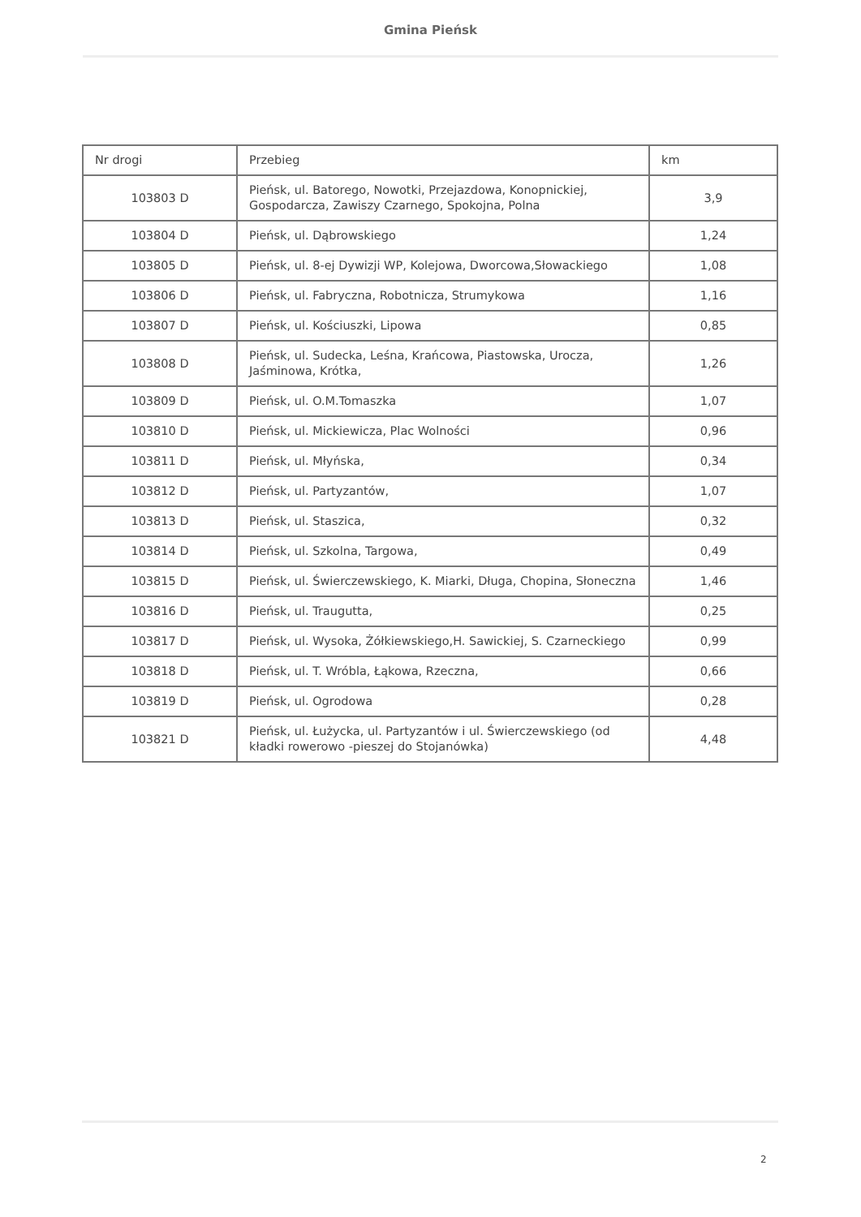Gmina Pieńsk
| Nr drogi | Przebieg | km |
| 103803 D | Pieńsk, ul. Batorego, Nowotki, Przejazdowa, Konopnickiej, Gospodarcza, Zawiszy Czarnego, Spokojna, Polna | 3,9 |
| 103804 D | Pieńsk, ul. Dąbrowskiego | 1,24 |
| 103805 D | Pieńsk, ul. 8-ej Dywizji WP, Kolejowa, Dworcowa,Słowackiego | 1,08 |
| 103806 D | Pieńsk, ul. Fabryczna, Robotnicza, Strumykowa | 1,16 |
| 103807 D | Pieńsk, ul. Kościuszki, Lipowa | 0,85 |
| 103808 D | Pieńsk, ul. Sudecka, Leśna, Krańcowa, Piastowska, Urocza, Jaśminowa, Krótka, | 1,26 |
| 103809 D | Pieńsk, ul. O.M.Tomaszka | 1,07 |
| 103810 D | Pieńsk, ul. Mickiewicza, Plac Wolności | 0,96 |
| 103811 D | Pieńsk, ul. Młyńska, | 0,34 |
| 103812 D | Pieńsk, ul. Partyzantów, | 1,07 |
| 103813 D | Pieńsk, ul. Staszica, | 0,32 |
| 103814 D | Pieńsk, ul. Szkolna, Targowa, | 0,49 |
| 103815 D | Pieńsk, ul. Świerczewskiego, K. Miarki, Długa, Chopina, Słoneczna | 1,46 |
| 103816 D | Pieńsk, ul. Traugutta, | 0,25 |
| 103817 D | Pieńsk, ul. Wysoka, Żółkiewskiego,H. Sawickiej, S. Czarneckiego | 0,99 |
| 103818 D | Pieńsk, ul. T. Wróbla, Łąkowa, Rzeczna, | 0,66 |
| 103819 D | Pieńsk, ul. Ogrodowa | 0,28 |
| 103821 D | Pieńsk, ul. Łużycka, ul. Partyzantów i ul. Świerczewskiego (od kładki rowerowo -pieszej do Stojanówka) | 4,48 |
2